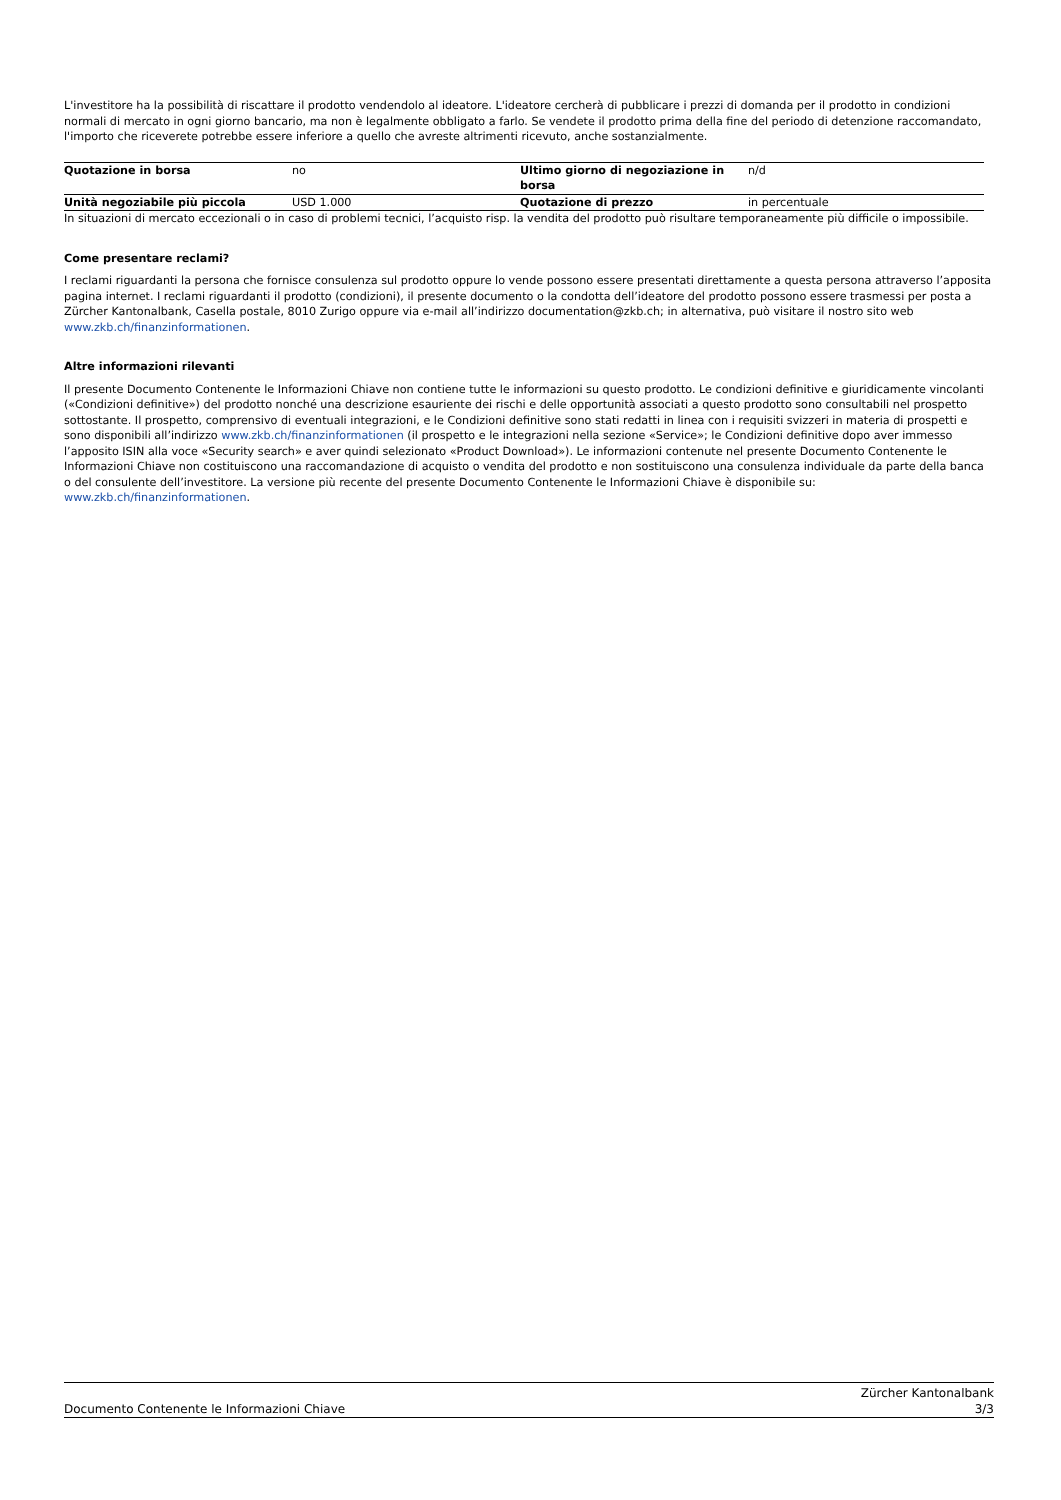L'investitore ha la possibilità di riscattare il prodotto vendendolo al ideatore. L'ideatore cercherà di pubblicare i prezzi di domanda per il prodotto in condizioni normali di mercato in ogni giorno bancario, ma non è legalmente obbligato a farlo. Se vendete il prodotto prima della fine del periodo di detenzione raccomandato, l'importo che riceverete potrebbe essere inferiore a quello che avreste altrimenti ricevuto, anche sostanzialmente.
| Quotazione in borsa | no | Ultimo giorno di negoziazione in borsa | n/d |
| Unità negoziabile più piccola | USD 1.000 | Quotazione di prezzo | in percentuale |
In situazioni di mercato eccezionali o in caso di problemi tecnici, l’acquisto risp. la vendita del prodotto può risultare temporaneamente più difficile o impossibile.
Come presentare reclami?
I reclami riguardanti la persona che fornisce consulenza sul prodotto oppure lo vende possono essere presentati direttamente a questa persona attraverso l’apposita pagina internet. I reclami riguardanti il prodotto (condizioni), il presente documento o la condotta dell’ideatore del prodotto possono essere trasmessi per posta a Zürcher Kantonalbank, Casella postale, 8010 Zurigo oppure via e-mail all’indirizzo documentation@zkb.ch; in alternativa, può visitare il nostro sito web www.zkb.ch/finanzinformationen.
Altre informazioni rilevanti
Il presente Documento Contenente le Informazioni Chiave non contiene tutte le informazioni su questo prodotto. Le condizioni definitive e giuridicamente vincolanti («Condizioni definitive») del prodotto nonché una descrizione esauriente dei rischi e delle opportunità associati a questo prodotto sono consultabili nel prospetto sottostante. Il prospetto, comprensivo di eventuali integrazioni, e le Condizioni definitive sono stati redatti in linea con i requisiti svizzeri in materia di prospetti e sono disponibili all’indirizzo www.zkb.ch/finanzinformationen (il prospetto e le integrazioni nella sezione «Service»; le Condizioni definitive dopo aver immesso l’apposito ISIN alla voce «Security search» e aver quindi selezionato «Product Download»). Le informazioni contenute nel presente Documento Contenente le Informazioni Chiave non costituiscono una raccomandazione di acquisto o vendita del prodotto e non sostituiscono una consulenza individuale da parte della banca o del consulente dell’investitore. La versione più recente del presente Documento Contenente le Informazioni Chiave è disponibile su: www.zkb.ch/finanzinformationen.
Documento Contenente le Informazioni Chiave Zürcher Kantonalbank
3/3